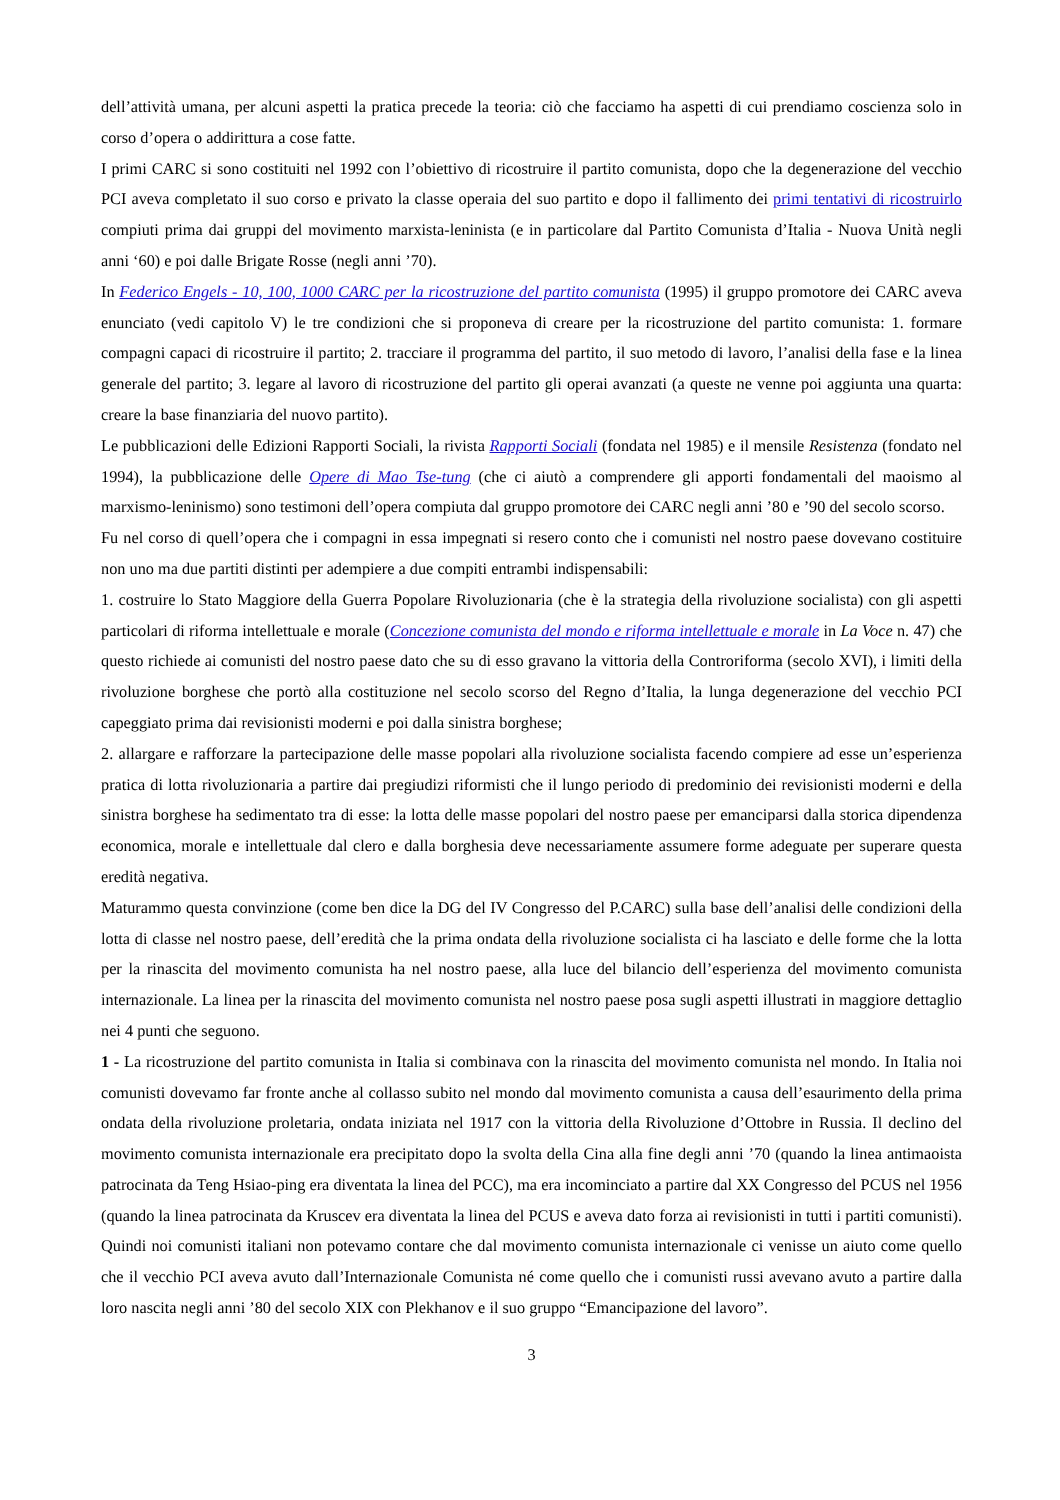dell’attività umana, per alcuni aspetti la pratica precede la teoria: ciò che facciamo ha aspetti di cui prendiamo coscienza solo in corso d’opera o addirittura a cose fatte.
I primi CARC si sono costituiti nel 1992 con l’obiettivo di ricostruire il partito comunista, dopo che la degenerazione del vecchio PCI aveva completato il suo corso e privato la classe operaia del suo partito e dopo il fallimento dei primi tentativi di ricostruirlo compiuti prima dai gruppi del movimento marxista-leninista (e in particolare dal Partito Comunista d’Italia - Nuova Unità negli anni ‘60) e poi dalle Brigate Rosse (negli anni ’70).
In Federico Engels - 10, 100, 1000 CARC per la ricostruzione del partito comunista (1995) il gruppo promotore dei CARC aveva enunciato (vedi capitolo V) le tre condizioni che si proponeva di creare per la ricostruzione del partito comunista: 1. formare compagni capaci di ricostruire il partito; 2. tracciare il programma del partito, il suo metodo di lavoro, l’analisi della fase e la linea generale del partito; 3. legare al lavoro di ricostruzione del partito gli operai avanzati (a queste ne venne poi aggiunta una quarta: creare la base finanziaria del nuovo partito).
Le pubblicazioni delle Edizioni Rapporti Sociali, la rivista Rapporti Sociali (fondata nel 1985) e il mensile Resistenza (fondato nel 1994), la pubblicazione delle Opere di Mao Tse-tung (che ci aiutò a comprendere gli apporti fondamentali del maoismo al marxismo-leninismo) sono testimoni dell’opera compiuta dal gruppo promotore dei CARC negli anni ’80 e ’90 del secolo scorso.
Fu nel corso di quell’opera che i compagni in essa impegnati si resero conto che i comunisti nel nostro paese dovevano costituire non uno ma due partiti distinti per adempiere a due compiti entrambi indispensabili:
1. costruire lo Stato Maggiore della Guerra Popolare Rivoluzionaria (che è la strategia della rivoluzione socialista) con gli aspetti particolari di riforma intellettuale e morale (Concezione comunista del mondo e riforma intellettuale e morale in La Voce n. 47) che questo richiede ai comunisti del nostro paese dato che su di esso gravano la vittoria della Controriforma (secolo XVI), i limiti della rivoluzione borghese che portò alla costituzione nel secolo scorso del Regno d’Italia, la lunga degenerazione del vecchio PCI capeggiato prima dai revisionisti moderni e poi dalla sinistra borghese;
2. allargare e rafforzare la partecipazione delle masse popolari alla rivoluzione socialista facendo compiere ad esse un’esperienza pratica di lotta rivoluzionaria a partire dai pregiudizi riformisti che il lungo periodo di predominio dei revisionisti moderni e della sinistra borghese ha sedimentato tra di esse: la lotta delle masse popolari del nostro paese per emanciparsi dalla storica dipendenza economica, morale e intellettuale dal clero e dalla borghesia deve necessariamente assumere forme adeguate per superare questa eredità negativa.
Maturammo questa convinzione (come ben dice la DG del IV Congresso del P.CARC) sulla base dell’analisi delle condizioni della lotta di classe nel nostro paese, dell’eredità che la prima ondata della rivoluzione socialista ci ha lasciato e delle forme che la lotta per la rinascita del movimento comunista ha nel nostro paese, alla luce del bilancio dell’esperienza del movimento comunista internazionale. La linea per la rinascita del movimento comunista nel nostro paese posa sugli aspetti illustrati in maggiore dettaglio nei 4 punti che seguono.
1 - La ricostruzione del partito comunista in Italia si combinava con la rinascita del movimento comunista nel mondo. In Italia noi comunisti dovevamo far fronte anche al collasso subito nel mondo dal movimento comunista a causa dell’esaurimento della prima ondata della rivoluzione proletaria, ondata iniziata nel 1917 con la vittoria della Rivoluzione d’Ottobre in Russia. Il declino del movimento comunista internazionale era precipitato dopo la svolta della Cina alla fine degli anni ’70 (quando la linea antimaoista patrocinata da Teng Hsiao-ping era diventata la linea del PCC), ma era incominciato a partire dal XX Congresso del PCUS nel 1956 (quando la linea patrocinata da Kruscev era diventata la linea del PCUS e aveva dato forza ai revisionisti in tutti i partiti comunisti). Quindi noi comunisti italiani non potevamo contare che dal movimento comunista internazionale ci venisse un aiuto come quello che il vecchio PCI aveva avuto dall’Internazionale Comunista né come quello che i comunisti russi avevano avuto a partire dalla loro nascita negli anni ’80 del secolo XIX con Plekhanov e il suo gruppo “Emancipazione del lavoro”.
3